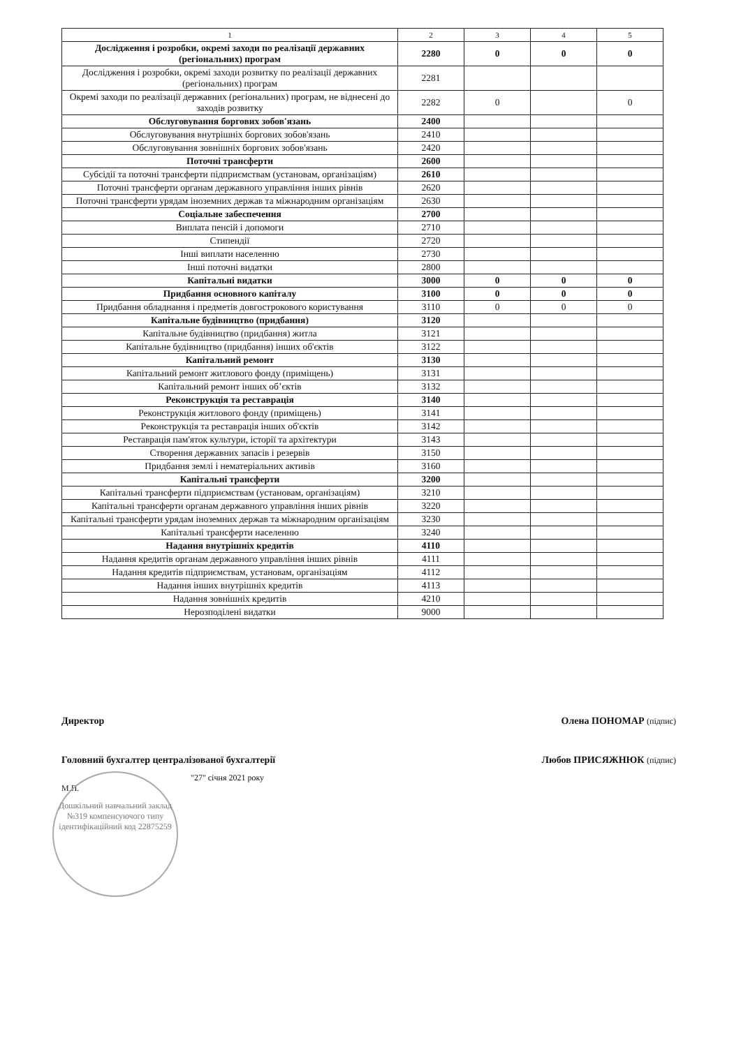| 1 | 2 | 3 | 4 | 5 |
| --- | --- | --- | --- | --- |
| Дослідження і розробки, окремі заходи по реалізації державних (регіональних) програм | 2280 | 0 | 0 | 0 |
| Дослідження і розробки, окремі заходи розвитку по реалізації державних (регіональних) програм | 2281 | | | |
| Окремі заходи по реалізації державних (регіональних) програм, не віднесені до заходів розвитку | 2282 | 0 | | 0 |
| Обслуговування боргових зобов'язань | 2400 | | | |
| Обслуговування внутрішніх боргових зобов'язань | 2410 | | | |
| Обслуговування зовнішніх боргових зобов'язань | 2420 | | | |
| Поточні трансферти | 2600 | | | |
| Субсідії та поточні трансферти підприємствам (установам, організаціям) | 2610 | | | |
| Поточні трансферти органам державного управління інших рівнів | 2620 | | | |
| Поточні трансферти урядам іноземних держав та міжнародним організаціям | 2630 | | | |
| Соціальне забеспечення | 2700 | | | |
| Виплата пенсій і допомоги | 2710 | | | |
| Стипендії | 2720 | | | |
| Інші виплати населенню | 2730 | | | |
| Інші поточні видатки | 2800 | | | |
| Капітальні видатки | 3000 | 0 | 0 | 0 |
| Придбання основного капіталу | 3100 | 0 | 0 | 0 |
| Придбання обладнання і предметів довгострокового користування | 3110 | 0 | 0 | 0 |
| Капітальне будівництво (придбання) | 3120 | | | |
| Капітальне будівництво (придбання) житла | 3121 | | | |
| Капітальне будівництво (придбання) інших об'єктів | 3122 | | | |
| Капітальний ремонт | 3130 | | | |
| Капітальний ремонт житлового фонду (приміщень) | 3131 | | | |
| Капітальний ремонт інших об’єктів | 3132 | | | |
| Реконструкція та реставрація | 3140 | | | |
| Реконструкція житлового фонду (приміщень) | 3141 | | | |
| Реконструкція та реставрація інших об'єктів | 3142 | | | |
| Реставрація пам'яток культури, історії та архітектури | 3143 | | | |
| Створення державних запасів і резервів | 3150 | | | |
| Придбання землі і нематеріальних активів | 3160 | | | |
| Капітальні трансферти | 3200 | | | |
| Капітальні трансферти підприємствам (установам, організаціям) | 3210 | | | |
| Капітальні трансферти органам державного управління інших рівнів | 3220 | | | |
| Капітальні трансферти урядам іноземних держав та міжнародним організаціям | 3230 | | | |
| Капітальні трансферти населенню | 3240 | | | |
| Надання внутрішніх кредитів | 4110 | | | |
| Надання кредитів органам державного управління інших рівнів | 4111 | | | |
| Надання кредитів підприємствам, установам, організаціям | 4112 | | | |
| Надання інших внутрішніх кредитів | 4113 | | | |
| Надання зовнішніх кредитів | 4210 | | | |
| Нерозподілені видатки | 9000 | | | |
Директор Олена ПОНОМАР (підпис)
Головний бухгалтер централізованої бухгалтерії Любов ПРИСЯЖНЮК (підпис)
"27" січня 2021 року
М.П.
Дошкільний навчальний заклад №319 компенсуючого типу ідентифікаційний код 22875259